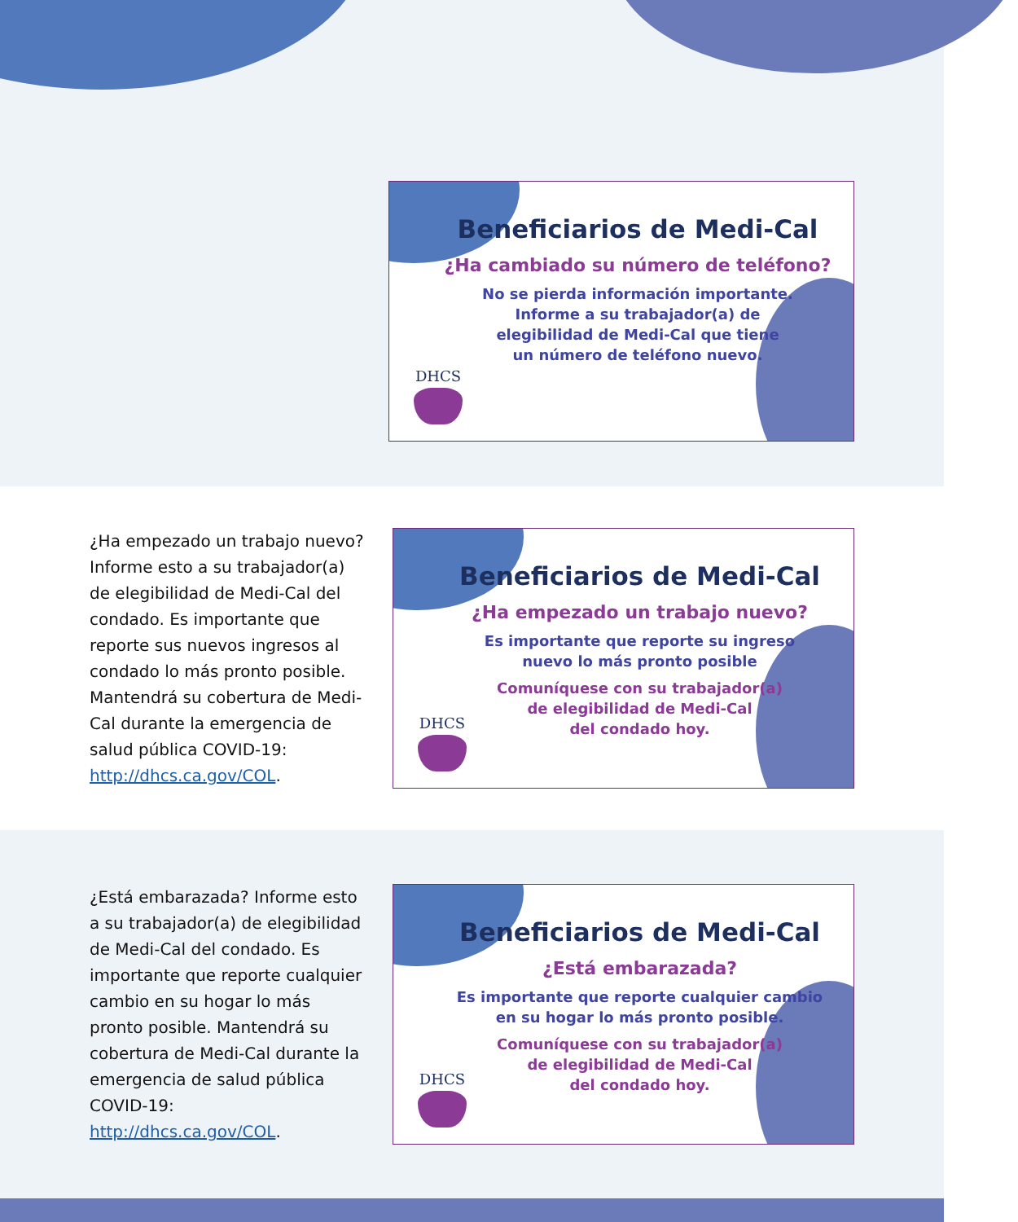Beneficiarios de Medi-Cal
¿Ha cambiado su número de teléfono?
No se pierda información importante.
Informe a su trabajador(a) de
elegibilidad de Medi-Cal que tiene
un número de teléfono nuevo.
DHCS
¿Ha empezado un trabajo nuevo? Informe esto a su trabajador(a) de elegibilidad de Medi-Cal del condado. Es importante que reporte sus nuevos ingresos al condado lo más pronto posible. Mantendrá su cobertura de Medi-Cal durante la emergencia de salud pública COVID-19: http://dhcs.ca.gov/COL.
Beneficiarios de Medi-Cal
¿Ha empezado un trabajo nuevo?
Es importante que reporte su ingreso
nuevo lo más pronto posible
Comuníquese con su trabajador(a)
de elegibilidad de Medi-Cal
del condado hoy.
DHCS
¿Está embarazada? Informe esto a su trabajador(a) de elegibilidad de Medi-Cal del condado. Es importante que reporte cualquier cambio en su hogar lo más pronto posible. Mantendrá su cobertura de Medi-Cal durante la emergencia de salud pública COVID-19: http://dhcs.ca.gov/COL.
Beneficiarios de Medi-Cal
¿Está embarazada?
Es importante que reporte cualquier cambio
en su hogar lo más pronto posible.
Comuníquese con su trabajador(a)
de elegibilidad de Medi-Cal
del condado hoy.
DHCS